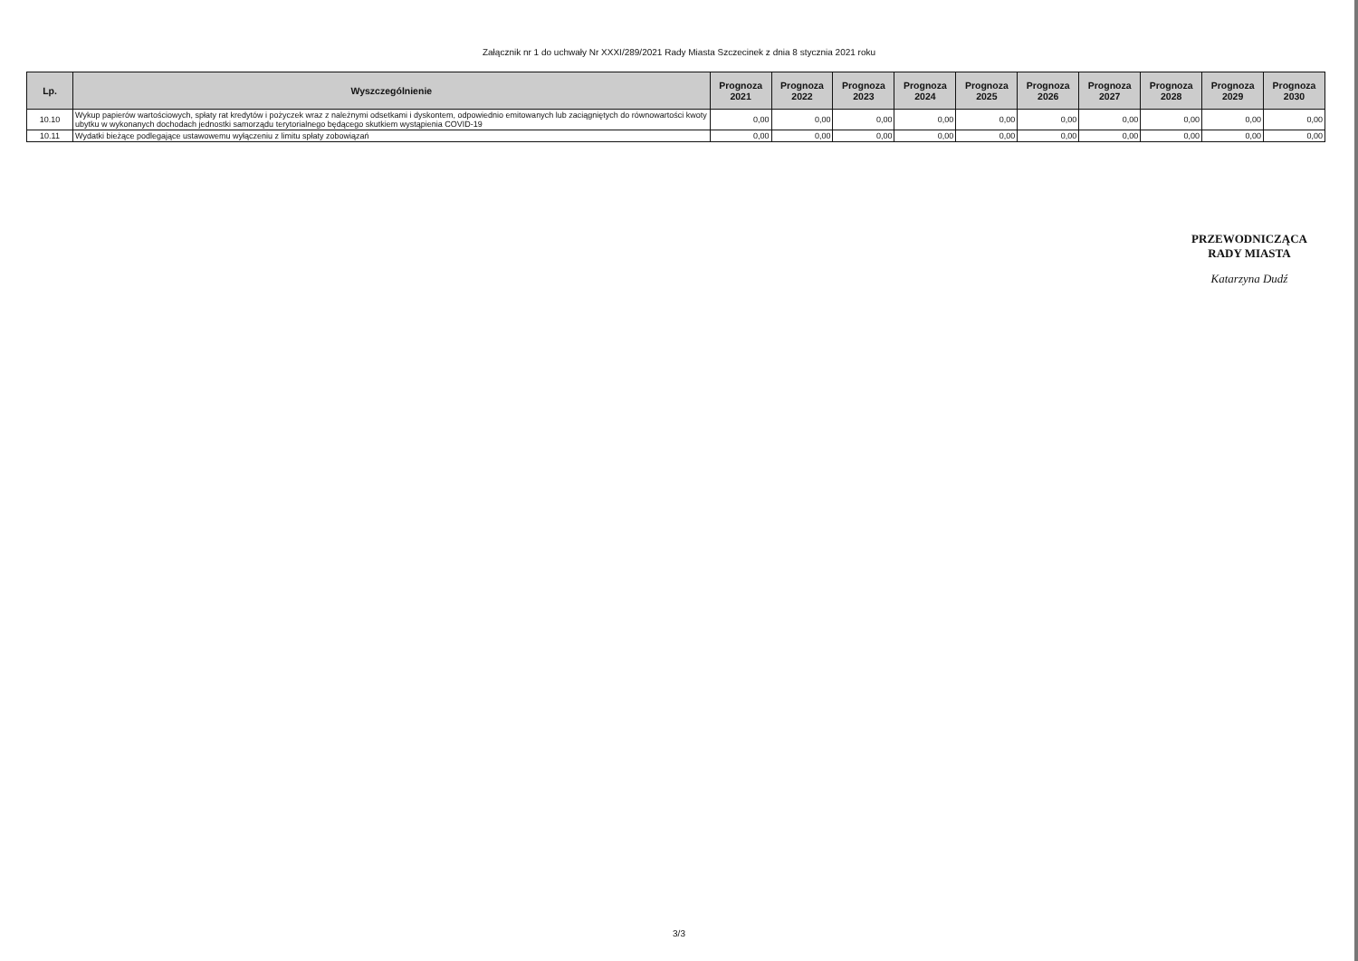Załącznik nr 1 do uchwały Nr XXXI/289/2021 Rady Miasta Szczecinek z dnia 8 stycznia 2021 roku
| Lp. | Wyszczególnienie | Prognoza 2021 | Prognoza 2022 | Prognoza 2023 | Prognoza 2024 | Prognoza 2025 | Prognoza 2026 | Prognoza 2027 | Prognoza 2028 | Prognoza 2029 | Prognoza 2030 |
| --- | --- | --- | --- | --- | --- | --- | --- | --- | --- | --- | --- |
| 10.10 | Wykup papierów wartościowych, spłaty rat kredytów i pożyczek wraz z należnymi odsetkami i dyskontem, odpowiednio emitowanych lub zaciągniętych do równowartości kwoty ubytku w wykonanych dochodach jednostki samorządu terytorialnego będącego skutkiem wystąpienia COVID-19 | 0,00 | 0,00 | 0,00 | 0,00 | 0,00 | 0,00 | 0,00 | 0,00 | 0,00 | 0,00 |
| 10.11 | Wydatki bieżące podlegające ustawowemu wyłączeniu z limitu spłaty zobowiązań | 0,00 | 0,00 | 0,00 | 0,00 | 0,00 | 0,00 | 0,00 | 0,00 | 0,00 | 0,00 |
PRZEWODNICZĄCA
RADY MIASTA
Katarzyna Dudź
3/3